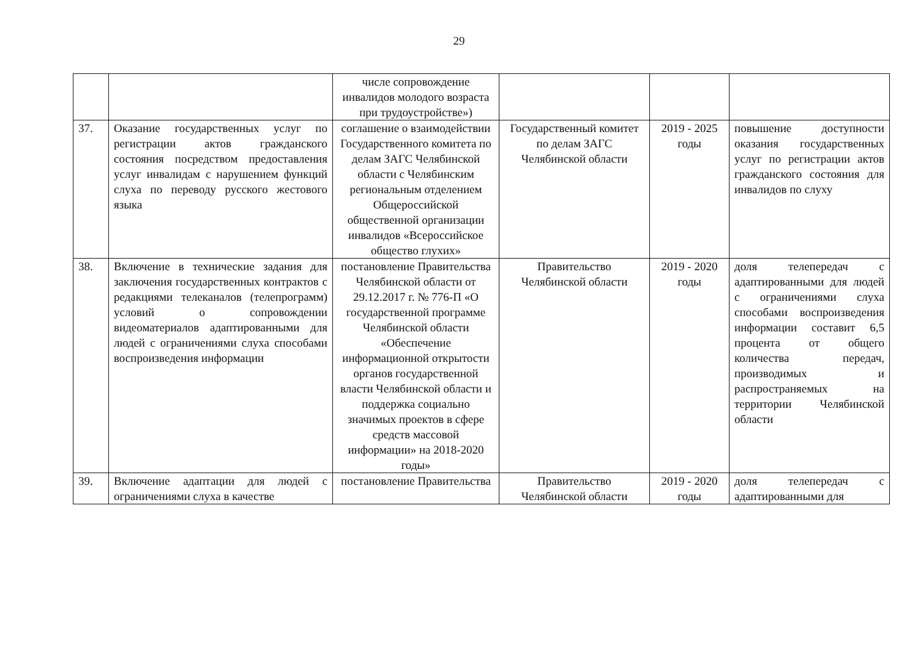29
| | | числе сопровождение инвалидов молодого возраста при трудоустройстве») | | | |
| 37. | Оказание государственных услуг по регистрации актов гражданского состояния посредством предоставления услуг инвалидам с нарушением функций слуха по переводу русского жестового языка | соглашение о взаимодействии Государственного комитета по делам ЗАГС Челябинской области с Челябинским региональным отделением Общероссийской общественной организации инвалидов «Всероссийское общество глухих» | Государственный комитет по делам ЗАГС Челябинской области | 2019 - 2025 годы | повышение доступности оказания государственных услуг по регистрации актов гражданского состояния для инвалидов по слуху |
| 38. | Включение в технические задания для заключения государственных контрактов с редакциями телеканалов (телепрограмм) условий о сопровождении видеоматериалов адаптированными для людей с ограничениями слуха способами воспроизведения информации | постановление Правительства Челябинской области от 29.12.2017 г. № 776-П «О государственной программе Челябинской области «Обеспечение информационной открытости органов государственной власти Челябинской области и поддержка социально значимых проектов в сфере средств массовой информации» на 2018-2020 годы» | Правительство Челябинской области | 2019 - 2020 годы | доля телепередач с адаптированными для людей с ограничениями слуха способами воспроизведения информации составит 6,5 процента от общего количества передач, производимых и распространяемых на территории Челябинской области |
| 39. | Включение адаптации для людей с ограничениями слуха в качестве | постановление Правительства | Правительство Челябинской области | 2019 - 2020 годы | доля телепередач с адаптированными для |